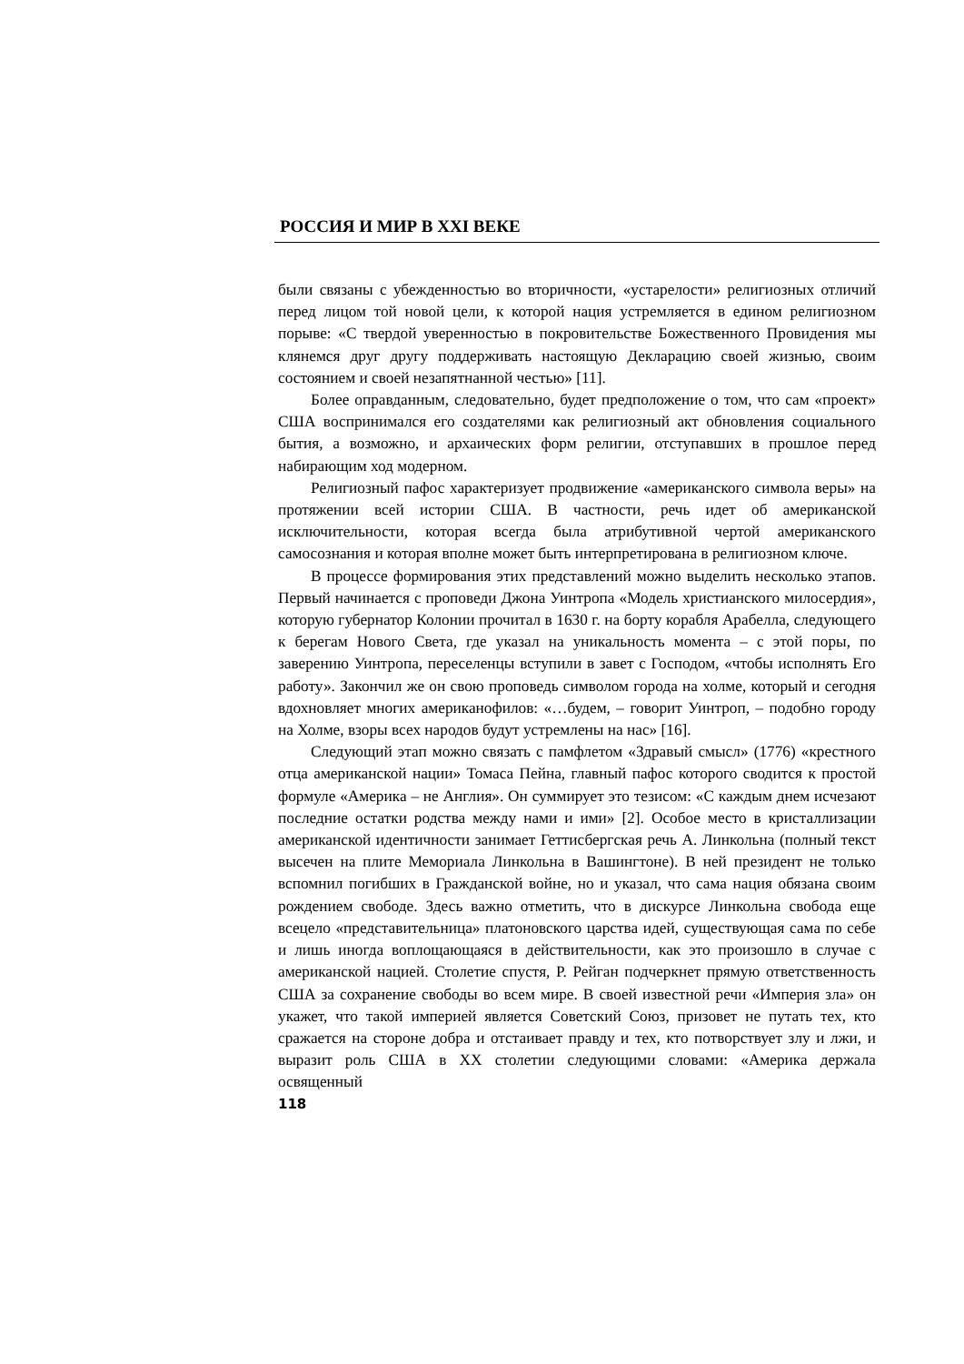РОССИЯ И МИР В XXI ВЕКЕ
были связаны с убежденностью во вторичности, «устарелости» религиозных отличий перед лицом той новой цели, к которой нация устремляется в едином религиозном порыве: «С твердой уверенностью в покровительстве Божественного Провидения мы клянемся друг другу поддерживать настоящую Декларацию своей жизнью, своим состоянием и своей незапятнанной честью» [11].
Более оправданным, следовательно, будет предположение о том, что сам «проект» США воспринимался его создателями как религиозный акт обновления социального бытия, а возможно, и архаических форм религии, отступавших в прошлое перед набирающим ход модерном.
Религиозный пафос характеризует продвижение «американского символа веры» на протяжении всей истории США. В частности, речь идет об американской исключительности, которая всегда была атрибутивной чертой американского самосознания и которая вполне может быть интерпретирована в религиозном ключе.
В процессе формирования этих представлений можно выделить несколько этапов. Первый начинается с проповеди Джона Уинтропа «Модель христианского милосердия», которую губернатор Колонии прочитал в 1630 г. на борту корабля Арабелла, следующего к берегам Нового Света, где указал на уникальность момента – с этой поры, по заверению Уинтропа, переселенцы вступили в завет с Господом, «чтобы исполнять Его работу». Закончил же он свою проповедь символом города на холме, который и сегодня вдохновляет многих американофилов: «…будем, – говорит Уинтроп, – подобно городу на Холме, взоры всех народов будут устремлены на нас» [16].
Следующий этап можно связать с памфлетом «Здравый смысл» (1776) «крестного отца американской нации» Томаса Пейна, главный пафос которого сводится к простой формуле «Америка – не Англия». Он суммирует это тезисом: «С каждым днем исчезают последние остатки родства между нами и ими» [2]. Особое место в кристаллизации американской идентичности занимает Геттисбергская речь А. Линкольна (полный текст высечен на плите Мемориала Линкольна в Вашингтоне). В ней президент не только вспомнил погибших в Гражданской войне, но и указал, что сама нация обязана своим рождением свободе. Здесь важно отметить, что в дискурсе Линкольна свобода еще всецело «представительница» платоновского царства идей, существующая сама по себе и лишь иногда воплощающаяся в действительности, как это произошло в случае с американской нацией. Столетие спустя, Р. Рейган подчеркнет прямую ответственность США за сохранение свободы во всем мире. В своей известной речи «Империя зла» он укажет, что такой империей является Советский Союз, призовет не путать тех, кто сражается на стороне добра и отстаивает правду и тех, кто потворствует злу и лжи, и выразит роль США в ХХ столетии следующими словами: «Америка держала освященный
118